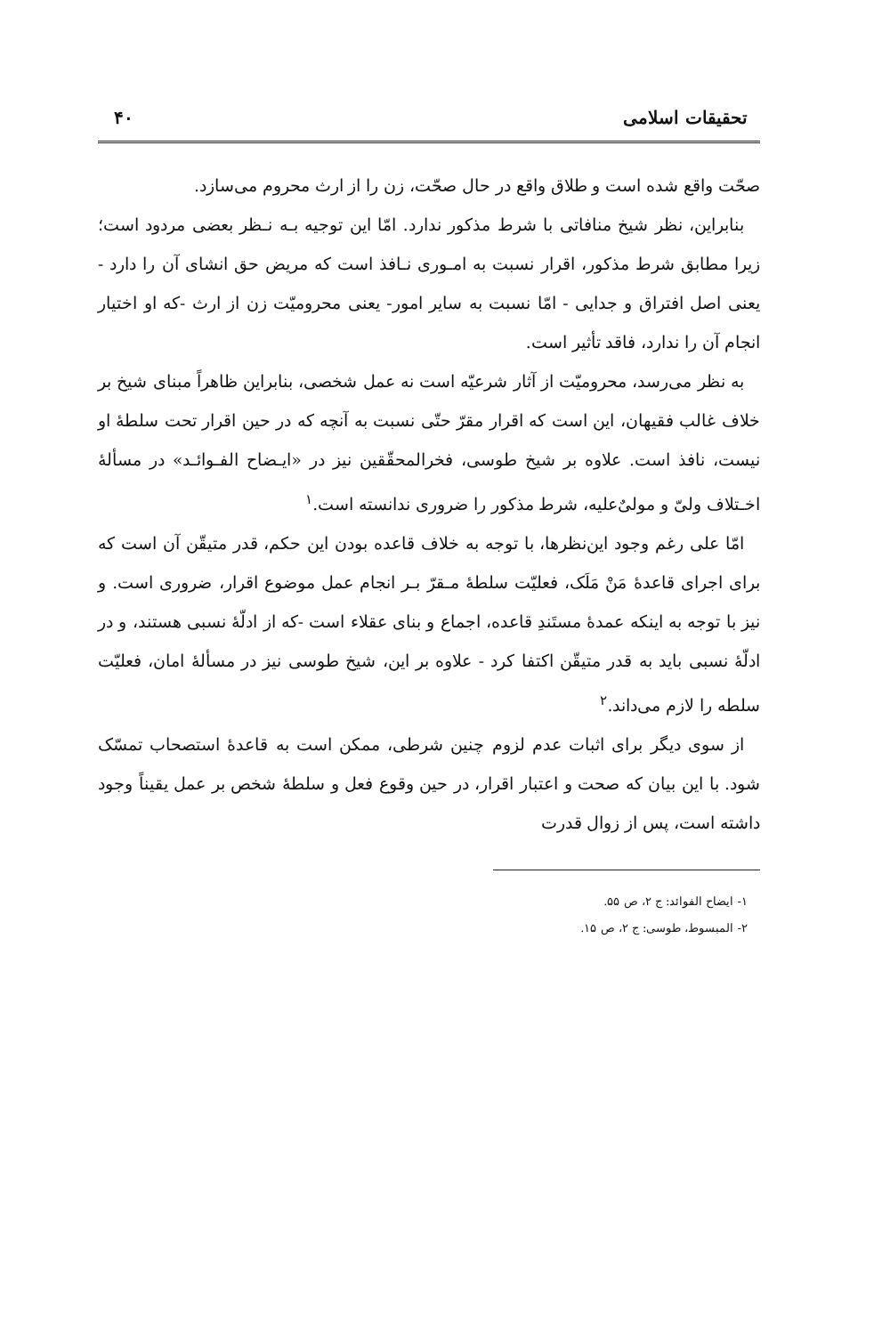تحقیقات اسلامی ۴۰
صحّت واقع شده است و طلاق واقع در حال صحّت، زن را از ارث محروم می‌سازد.
بنابراین، نظر شیخ منافاتی با شرط مذکور ندارد. امّا این توجیه بـه نـظر بعضی مردود است؛ زیرا مطابق شرط مذکور، اقرار نسبت به امـوری نـافذ است که مریض حق انشای آن را دارد - یعنی اصل افتراق و جدایی - امّا نسبت به سایر امور- یعنی محرومیّت زن از ارث -که او اختیار انجام آن را ندارد، فاقد تأثیر است.
به نظر می‌رسد، محرومیّت از آثار شرعیّه است نه عمل شخصی، بنابراین ظاهراً مبنای شیخ بر خلاف غالب فقیهان، این است که اقرار مقرّ حتّی نسبت به آنچه که در حین اقرار تحت سلطهٔ او نیست، نافذ است. علاوه بر شیخ طوسی، فخرالمحقّقین نیز در «ایـضاح الفـوائـد» در مسألهٔ اخـتلاف ولیّ و مولیٌ‌علیه، شرط مذکور را ضروری ندانسته است.<sup>۱</sup>
امّا علی رغم وجود این‌نظرها، با توجه به خلاف قاعده بودن این حکم، قدر متیقّن آن است که برای اجرای قاعدهٔ مَنْ مَلَک، فعلیّت سلطهٔ مـقرّ بـر انجام عمل موضوع اقرار، ضروری است. و نیز با توجه به اینکه عمدهٔ مستَندِ قاعده، اجماع و بنای عقلاء است -که از ادلّهٔ نسبی هستند، و در ادلّهٔ نسبی باید به قدر متیقّن اکتفا کرد - علاوه بر این، شیخ طوسی نیز در مسألهٔ امان، فعلیّت سلطه را لازم می‌داند.<sup>۲</sup>
از سوی دیگر برای اثبات عدم لزوم چنین شرطی، ممکن است به قاعدهٔ استصحاب تمسّک شود. با این بیان که صحت و اعتبار اقرار، در حین وقوع فعل و سلطهٔ شخص بر عمل یقیناً وجود داشته است، پس از زوال قدرت
۱- ایضاح الفوائد: ج ۲، ص ۵۵.
۲- المبسوط، طوسی: ج ۲، ص ۱۵.